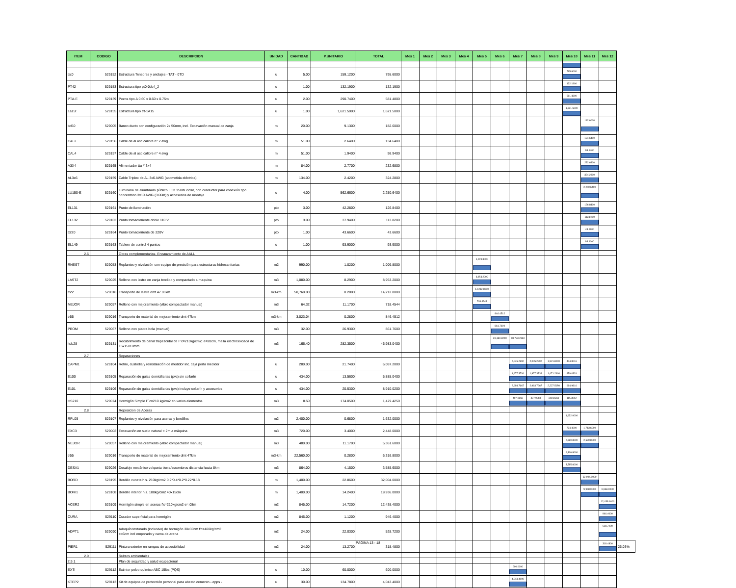| ITEM | CODIGO | DESCRIPCION | UNIDAD | CANTIDAD | P.UNITARIO | TOTAL | Mes 1 | Mes 2 | Mes 3 | Mes 4 | Mes 5 | Mes 6 | Mes 7 | Mes 8 | Mes 9 | Mes 10 | Mes 11 | Mes 12 | |
| tat0 | 529152 | Estructura Tensores y anclajes - TAT - 0TD | u | 5.00 | 159.1200 | 795.6000 | | | | | | | | | | 795.6000 | | | |
| PT42 | 529153 | Estructura tipo pt0-0dc4_2 | u | 1.00 | 132.1900 | 132.1900 | | | | | | | | | | 132.1900 | | | |
| PTA-E | 529139 | Pozos tipo A 0.60 x 0.60 x 0.75m | u | 2.00 | 290.7400 | 581.4800 | | | | | | | | | | 581.4800 | | | |
| 1a15t | 529155 | Estructura tipo trt-1A15 | u | 1.00 | 1,621.5000 | 1,621.5000 | | | | | | | | | | 1,621.5000 | | | |
| bd50 | 529005 | Banco ducto con configuración 2x 50mm, incl. Excavación manual de zanja | m | 20.00 | 9.1300 | 182.6000 | | | | | | | | | | | 182.6000 | | |
| CAL2 | 529156 | Cable de al asc calibre n° 2 awg | m | 51.00 | 2.6400 | 134.6400 | | | | | | | | | | | 134.6400 | | |
| CAL4 | 529157 | Cable de al asc calibre n° 4 awg | m | 51.00 | 1.9400 | 98.9400 | | | | | | | | | | | 98.9400 | | |
| A3X4 | 529165 | Alimentador ttu # 3x4 | m | 84.00 | 2.7700 | 232.6800 | | | | | | | | | | | 232.6800 | | |
| AL3x6 | 529159 | Cable Triplex de AL 3x6 AWG (acometida eléctrica) | m | 134.00 | 2.4200 | 324.2800 | | | | | | | | | | | 324.2800 | | |
| LU150-E | 529160 | Luminaria de alumbrado público LED 150W 220V, con conductor para conexión tipo concentrico 3x10 AWG (3.00m) y accesorios de montaje | u | 4.00 | 562.6600 | 2,250.6400 | | | | | | | | | | | 2,250.6400 | | |
| EL131 | 529161 | Punto de iluminación | pto | 3.00 | 42.2800 | 126.8400 | | | | | | | | | | | 126.8400 | | |
| EL132 | 529162 | Punto tomacorriente doble 110 V | pto | 3.00 | 37.9400 | 113.8200 | | | | | | | | | | | 113.8200 | | |
| tt220 | 529164 | Punto tomacorriente de 220V | pto | 1.00 | 43.6600 | 43.6600 | | | | | | | | | | | 43.6600 | | |
| EL149 | 529163 | Tablero de control 4 puntos | u | 1.00 | 93.9000 | 93.9000 | | | | | | | | | | | 93.9000 | | |
| 2.6 | | Obras complementarias- Encauzamiento de AALL | | | | | | | | | | | | | | | | | |
| RNEST | 529053 | Replanteo y nivelación con equipo de precisión para estructuras hidrosanitarias | m2 | 990.00 | 1.0200 | 1,009.8000 | | | | | 1,009.8000 | | | | | | | | |
| LAST2 | 529025 | Relleno con lastre en zanja tendido y compactado a maquina | m3 | 1,080.00 | 8.2900 | 8,953.2000 | | | | | 8,953.2000 | | | | | | | | |
| tr22 | 529016 | Transporte de lastre dmt 47.00km | m3-km | 50,760.00 | 0.2800 | 14,212.8000 | | | | | 14,212.8000 | | | | | | | | |
| MEJOR | 529057 | Relleno con mejoramiento (vibro compactador manual) | m3 | 64.32 | 11.1700 | 718.4544 | | | | | 718.4544 | | | | | | | | |
| tr55 | 529016 | Transporte de material de mejoramiento dmt 47km | m3-km | 3,023.04 | 0.2800 | 846.4512 | | | | | | 846.4512 | | | | | | | |
| PBOM | 529067 | Relleno con piedra bola (manual) | m3 | 32.00 | 26.9300 | 861.7600 | | | | | | 861.7600 | | | | | | | |
| hdc28 | 529131 | Recubrimiento de canal trapezoidal de F'c=210kg/cm2; e=20cm, malla electrosoldada de 15x15x10mm | m3 | 166.40 | 282.3500 | 46,983.0400 | | | | | | 28,189.8240 | 18,793.2160 | | | | | | |
| 2.7 | | Reparaciones | | | | | | | | | | | | | | | | | |
| CAPM1 | 529104 | Retiro, custodia y reinstalación de medidor inc. caja porta medidor | u | 280.00 | 21.7400 | 6,087.2000 | | | | | | | 2,045.2992 | 2,045.2992 | 1,521.8000 | 474.8016 | | | |
| E100 | 529105 | Reparación de guias domiciliarias (pvc) sin collarín | u | 434.00 | 13.5600 | 5,885.0400 | | | | | | | 1,977.3734 | 1,977.3734 | 1,471.2600 | 459.0331 | | | |
| E101 | 529106 | Reparación de guias domiciliarias (pvc) incluye collarín y accesorios | u | 434.00 | 20.5300 | 8,910.0200 | | | | | | | 2,993.7667 | 2,993.7667 | 2,227.5050 | 694.9816 | | | |
| HS210 | 529074 | Hormigón Simple F´c=210 kg/cm2 en varios elementos | m3 | 8.50 | 174.0500 | 1,479.4250 | | | | | | | 497.0868 | 497.0868 | 369.8563 | 115.3952 | | | |
| 2.8 | | Reposicion de Aceras | | | | | | | | | | | | | | | | | |
| RPL05 | 529107 | Replanteo y nivelación para aceras y bordillos | m2 | 2,400.00 | 0.6800 | 1,632.0000 | | | | | | | | | | 1,632.0000 | | | |
| EXC3 | 529002 | Excavación en suelo natural < 2m a máquina | m3 | 720.00 | 3.4000 | 2,448.0000 | | | | | | | | | | 734.4000 | 1,713.6000 | | |
| MEJOR | 529057 | Relleno con mejoramiento (vibro compactador manual) | m3 | 480.00 | 11.1700 | 5,361.6000 | | | | | | | | | | 2,680.8000 | 2,680.8000 | | |
| tr55 | 529016 | Transporte de material de mejoramiento dmt 47km | m3-km | 22,560.00 | 0.2800 | 6,316.8000 | | | | | | | | | | 6,316.8000 | | | |
| DESA1 | 529026 | Desalojo mecánico volqueta tierra/escombros distancia hasta 8km | m3 | 864.00 | 4.1500 | 3,585.6000 | | | | | | | | | | 3,585.6000 | | | |
| BORD | 528195 | Bordillo cuneta h.s. 210kg/cm2 0.2*0.4*0.2*0.22*0.18 | m | 1,400.00 | 22.8600 | 32,004.0000 | | | | | | | | | | | 32,004.0000 | | |
| BORI1 | 529108 | Bordillo interior h.s. 180kg/cm2 40x15cm | m | 1,400.00 | 14.2400 | 19,936.0000 | | | | | | | | | | | 9,968.0000 | 9,968.0000 | |
| ACER2 | 529109 | Hormigón simple en aceras f'c=210kg/cm2 e=.08m | m2 | 845.00 | 14.7200 | 12,438.4000 | | | | | | | | | | | | 12,438.4000 | |
| CURA | 529110 | Curador superficial para hormigón | m2 | 845.00 | 1.1200 | 946.4000 | | | | | | | | | | | | 946.4000 | |
| ADPT1 | 529090 | Adoquín texturado (inclusivo) de hormigón 30x30cm f'c=400kg/cm2 e=6cm incl emporado y cama de arena | m2 | 24.00 | 22.0300 | 528.7200 | | | | | | | | | | | | 528.7200 | |
| PIER1 | 529111 | Pintura exterior en rampas de accesibilidad | m2 | 24.00 | 13.2700 | 318.4800 | | | | | | | | | | | | 318.4800 | 26.03% |
| 2.9 | | Rubros ambientales | | | | | | | | | | | | | | | | | |
| 2.9.1 | | Plan de seguridad y salud ocupacional | | | | | | | | | | | | | | | | | |
| EXTI | 529112 | Extintor polvo químico ABC 15lbs (PQS) | u | 10.00 | 60.0000 | 600.0000 | | | | | | | 600.0000 | | | | | | |
| KTEP2 | 529113 | Kit de equipos de protección personal para abesto cemento - epps - | u | 30.00 | 134.7800 | 4,043.4000 | | | | | | | 4,043.4000 | | | | | | |
PÁGINA 13 - 18